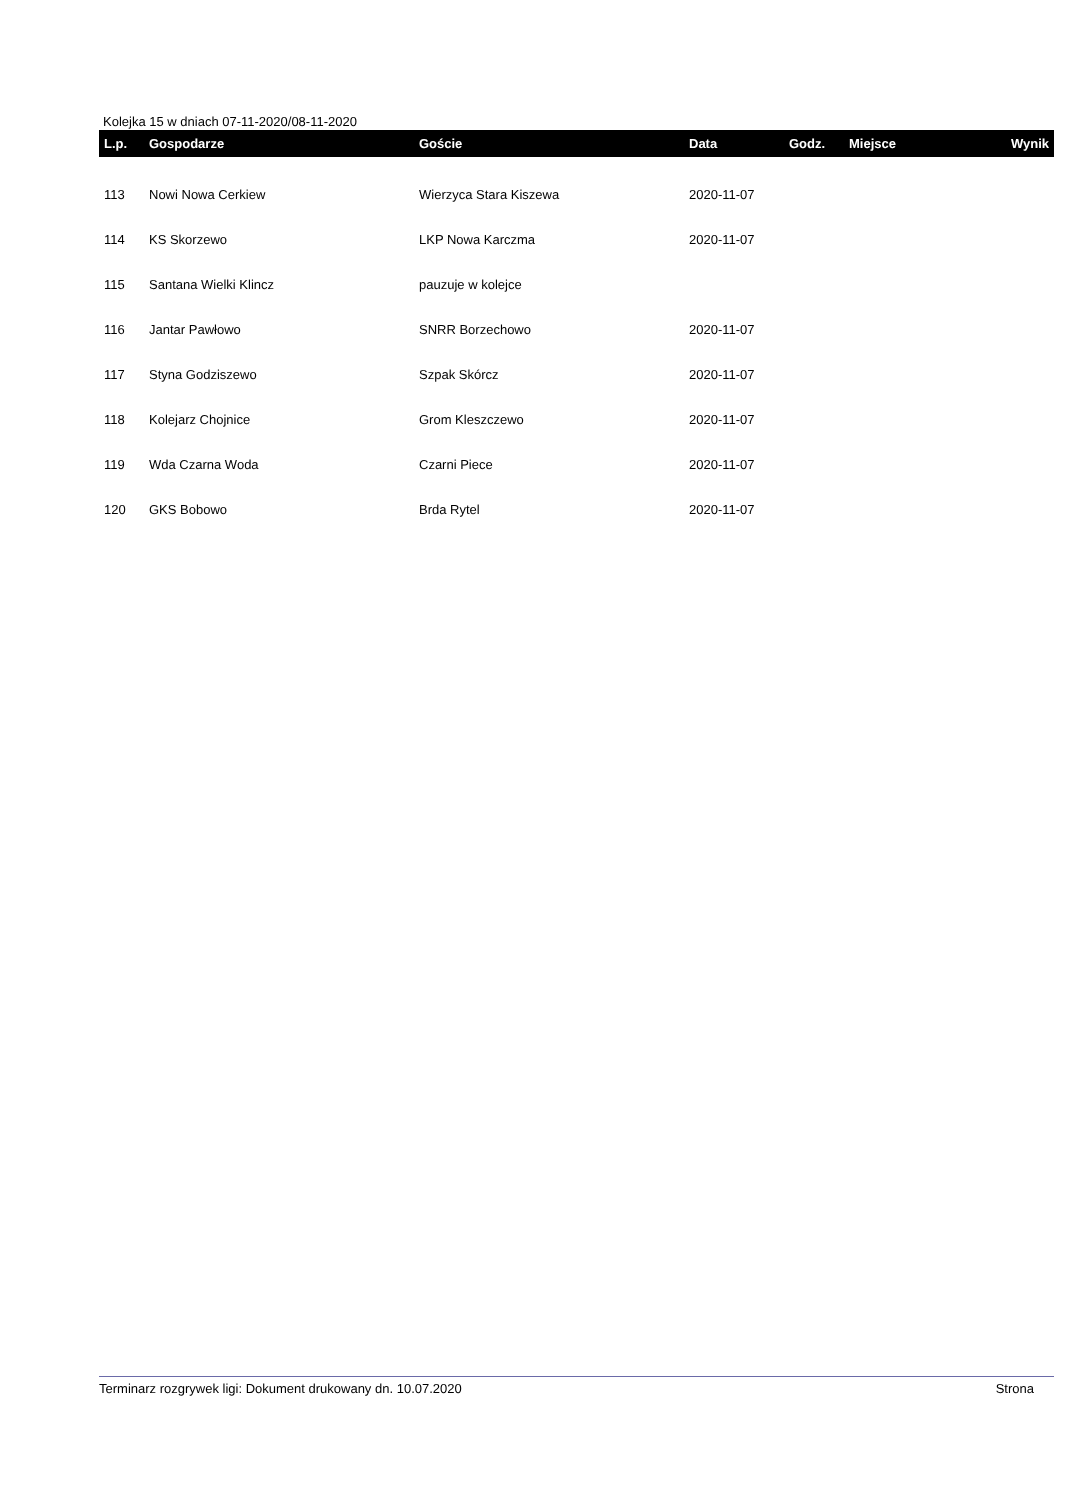Kolejka 15 w dniach 07-11-2020/08-11-2020
| L.p. | Gospodarze | Goście | Data | Godz. | Miejsce | Wynik |
| --- | --- | --- | --- | --- | --- | --- |
| 113 | Nowi Nowa Cerkiew | Wierzyca Stara Kiszewa | 2020-11-07 | | | |
| 114 | KS Skorzewo | LKP Nowa Karczma | 2020-11-07 | | | |
| 115 | Santana Wielki Klincz | pauzuje w kolejce | | | | |
| 116 | Jantar Pawłowo | SNRR Borzechowo | 2020-11-07 | | | |
| 117 | Styna Godziszewo | Szpak Skórcz | 2020-11-07 | | | |
| 118 | Kolejarz Chojnice | Grom Kleszczewo | 2020-11-07 | | | |
| 119 | Wda Czarna Woda | Czarni Piece | 2020-11-07 | | | |
| 120 | GKS Bobowo | Brda Rytel | 2020-11-07 | | | |
Terminarz rozgrywek ligi: Dokument drukowany dn. 10.07.2020 Strona